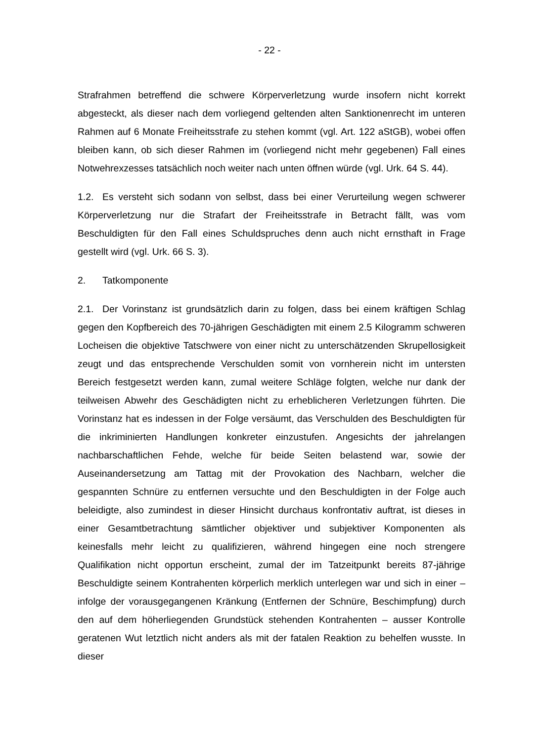- 22 -
Strafrahmen betreffend die schwere Körperverletzung wurde insofern nicht korrekt abgesteckt, als dieser nach dem vorliegend geltenden alten Sanktionenrecht im unteren Rahmen auf 6 Monate Freiheitsstrafe zu stehen kommt (vgl. Art. 122 aStGB), wobei offen bleiben kann, ob sich dieser Rahmen im (vorliegend nicht mehr gegebenen) Fall eines Notwehrexzesses tatsächlich noch weiter nach unten öffnen würde (vgl. Urk. 64 S. 44).
1.2. Es versteht sich sodann von selbst, dass bei einer Verurteilung wegen schwerer Körperverletzung nur die Strafart der Freiheitsstrafe in Betracht fällt, was vom Beschuldigten für den Fall eines Schuldspruches denn auch nicht ernsthaft in Frage gestellt wird (vgl. Urk. 66 S. 3).
2. Tatkomponente
2.1. Der Vorinstanz ist grundsätzlich darin zu folgen, dass bei einem kräftigen Schlag gegen den Kopfbereich des 70-jährigen Geschädigten mit einem 2.5 Kilogramm schweren Locheisen die objektive Tatschwere von einer nicht zu unterschätzenden Skrupellosigkeit zeugt und das entsprechende Verschulden somit von vornherein nicht im untersten Bereich festgesetzt werden kann, zumal weitere Schläge folgten, welche nur dank der teilweisen Abwehr des Geschädigten nicht zu erheblicheren Verletzungen führten. Die Vorinstanz hat es indessen in der Folge versäumt, das Verschulden des Beschuldigten für die inkriminierten Handlungen konkreter einzustufen. Angesichts der jahrelangen nachbarschaftlichen Fehde, welche für beide Seiten belastend war, sowie der Auseinandersetzung am Tattag mit der Provokation des Nachbarn, welcher die gespannten Schnüre zu entfernen versuchte und den Beschuldigten in der Folge auch beleidigte, also zumindest in dieser Hinsicht durchaus konfrontativ auftrat, ist dieses in einer Gesamtbetrachtung sämtlicher objektiver und subjektiver Komponenten als keinesfalls mehr leicht zu qualifizieren, während hingegen eine noch strengere Qualifikation nicht opportun erscheint, zumal der im Tatzeitpunkt bereits 87-jährige Beschuldigte seinem Kontrahenten körperlich merklich unterlegen war und sich in einer – infolge der vorausgegangenen Kränkung (Entfernen der Schnüre, Beschimpfung) durch den auf dem höherliegenden Grundstück stehenden Kontrahenten – ausser Kontrolle geratenen Wut letztlich nicht anders als mit der fatalen Reaktion zu behelfen wusste. In dieser